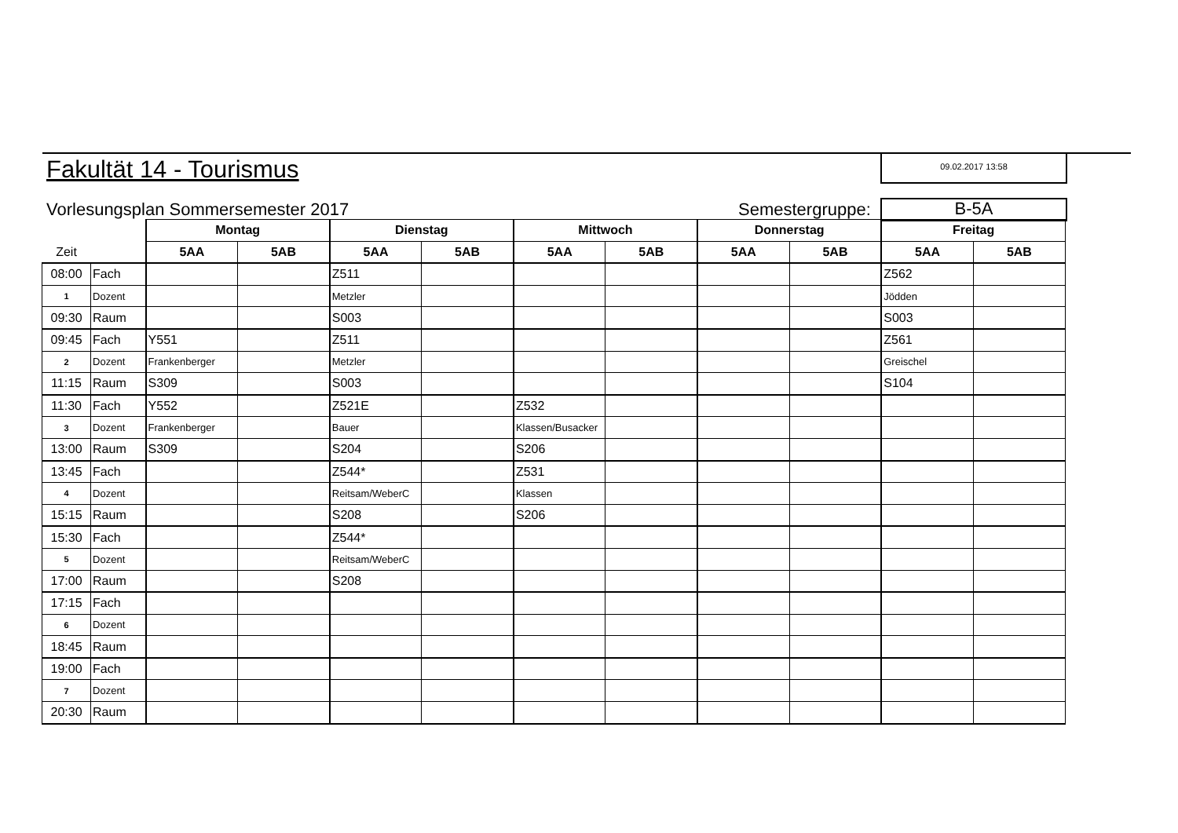Fakultät 14 - Tourismus 09.02.2017 13:58
Vorlesungsplan Sommersemester 2017
Semestergruppe: B-5A
| | | Montag | | Dienstag | | Mittwoch | | Donnerstag | | Freitag | |
| Zeit | | 5AA | 5AB | 5AA | 5AB | 5AA | 5AB | 5AA | 5AB | 5AA | 5AB |
| 08:00 | Fach | | | Z511 | | | | | | Z562 | |
| 1 | Dozent | | | Metzler | | | | | | Jödden | |
| 09:30 | Raum | | | S003 | | | | | | S003 | |
| 09:45 | Fach | Y551 | | Z511 | | | | | | Z561 | |
| 2 | Dozent | Frankenberger | | Metzler | | | | | | Greischel | |
| 11:15 | Raum | S309 | | S003 | | | | | | S104 | |
| 11:30 | Fach | Y552 | | Z521E | | Z532 | | | | | |
| 3 | Dozent | Frankenberger | | Bauer | | Klassen/Busacker | | | | | |
| 13:00 | Raum | S309 | | S204 | | S206 | | | | | |
| 13:45 | Fach | | | Z544* | | Z531 | | | | | |
| 4 | Dozent | | | Reitsam/WeberC | | Klassen | | | | | |
| 15:15 | Raum | | | S208 | | S206 | | | | | |
| 15:30 | Fach | | | Z544* | | | | | | | |
| 5 | Dozent | | | Reitsam/WeberC | | | | | | | |
| 17:00 | Raum | | | S208 | | | | | | | |
| 17:15 | Fach | | | | | | | | | | |
| 6 | Dozent | | | | | | | | | | |
| 18:45 | Raum | | | | | | | | | | |
| 19:00 | Fach | | | | | | | | | | |
| 7 | Dozent | | | | | | | | | | |
| 20:30 | Raum | | | | | | | | | | |